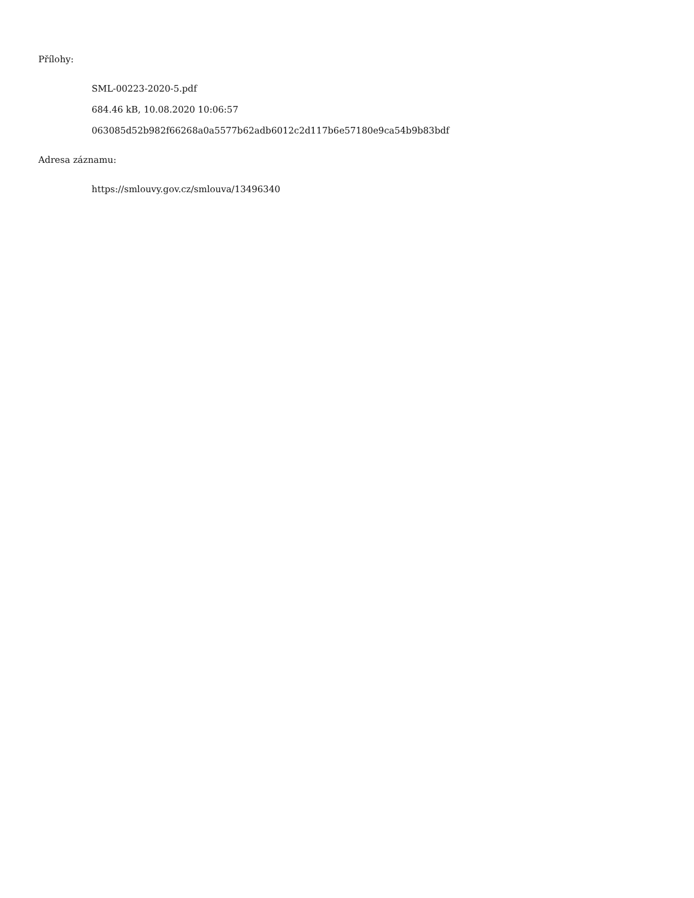Přílohy:
SML-00223-2020-5.pdf
684.46 kB, 10.08.2020 10:06:57
063085d52b982f66268a0a5577b62adb6012c2d117b6e57180e9ca54b9b83bdf
Adresa záznamu:
https://smlouvy.gov.cz/smlouva/13496340